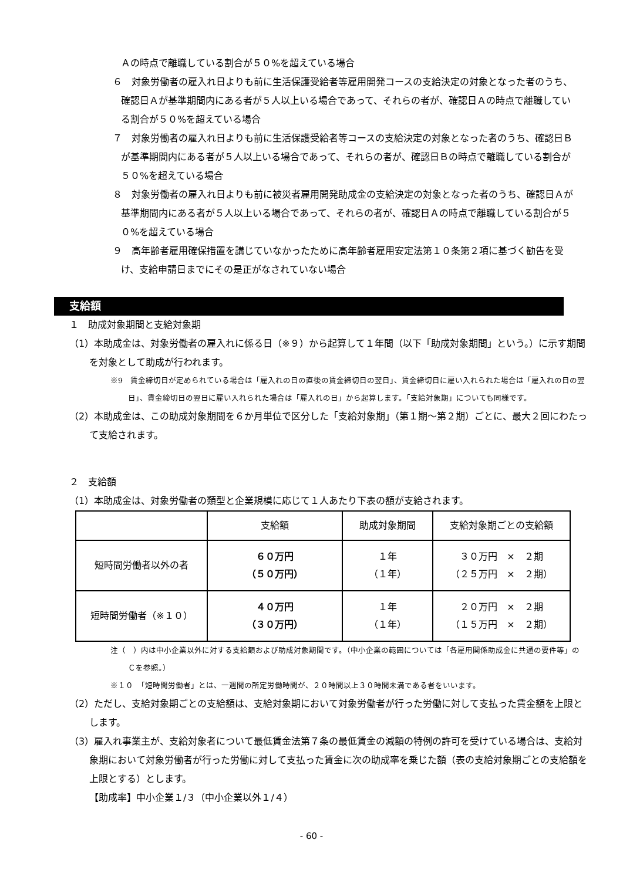Ａの時点で離職している割合が５０%を超えている場合
６　対象労働者の雇入れ日よりも前に生活保護受給者等雇用開発コースの支給決定の対象となった者のうち、確認日Ａが基準期間内にある者が５人以上いる場合であって、それらの者が、確認日Ａの時点で離職している割合が５０%を超えている場合
７　対象労働者の雇入れ日よりも前に生活保護受給者等コースの支給決定の対象となった者のうち、確認日Ｂが基準期間内にある者が５人以上いる場合であって、それらの者が、確認日Ｂの時点で離職している割合が５０%を超えている場合
８　対象労働者の雇入れ日よりも前に被災者雇用開発助成金の支給決定の対象となった者のうち、確認日Ａが基準期間内にある者が５人以上いる場合であって、それらの者が、確認日Ａの時点で離職している割合が５０%を超えている場合
９　高年齢者雇用確保措置を講じていなかったために高年齢者雇用安定法第１０条第２項に基づく勧告を受け、支給申請日までにその是正がなされていない場合
支給額
１　助成対象期間と支給対象期
（1）本助成金は、対象労働者の雇入れに係る日（※９）から起算して１年間（以下「助成対象期間」という。）に示す期間を対象として助成が行われます。
※9　賃金締切日が定められている場合は「雇入れの日の直後の賃金締切日の翌日」、賃金締切日に雇い入れられた場合は「雇入れの日の翌日」、賃金締切日の翌日に雇い入れられた場合は「雇入れの日」から起算します。「支給対象期」についても同様です。
（2）本助成金は、この助成対象期間を６か月単位で区分した「支給対象期」（第１期～第２期）ごとに、最大２回にわたって支給されます。
２　支給額
（1）本助成金は、対象労働者の類型と企業規模に応じて１人あたり下表の額が支給されます。
| | 支給額 | 助成対象期間 | 支給対象期ごとの支給額 |
| --- | --- | --- | --- |
| 短時間労働者以外の者 | ６０万円 （５０万円） | １年 （１年） | ３０万円 × ２期 （２５万円 × ２期） |
| 短時間労働者（※１０） | ４０万円 （３０万円） | １年 （１年） | ２０万円 × ２期 （１５万円 × ２期） |
注（　）内は中小企業以外に対する支給額および助成対象期間です。（中小企業の範囲については「各雇用関係助成金に共通の要件等」のＣを参照。）
※１０　「短時間労働者」とは、一週間の所定労働時間が、２０時間以上３０時間未満である者をいいます。
（2）ただし、支給対象期ごとの支給額は、支給対象期において対象労働者が行った労働に対して支払った賃金額を上限とします。
（3）雇入れ事業主が、支給対象者について最低賃金法第７条の最低賃金の減額の特例の許可を受けている場合は、支給対象期において対象労働者が行った労働に対して支払った賃金に次の助成率を乗じた額（表の支給対象期ごとの支給額を上限とする）とします。
【助成率】中小企業１/３（中小企業以外１/４）
- 60 -